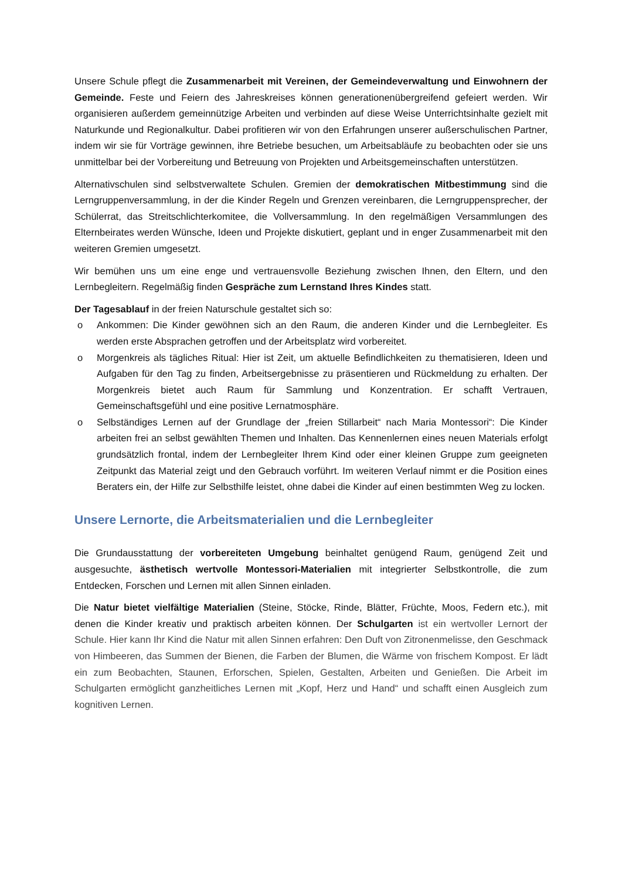Unsere Schule pflegt die Zusammenarbeit mit Vereinen, der Gemeindeverwaltung und Einwohnern der Gemeinde. Feste und Feiern des Jahreskreises können generationenübergreifend gefeiert werden. Wir organisieren außerdem gemeinnützige Arbeiten und verbinden auf diese Weise Unterrichtsinhalte gezielt mit Naturkunde und Regionalkultur. Dabei profitieren wir von den Erfahrungen unserer außerschulischen Partner, indem wir sie für Vorträge gewinnen, ihre Betriebe besuchen, um Arbeitsabläufe zu beobachten oder sie uns unmittelbar bei der Vorbereitung und Betreuung von Projekten und Arbeitsgemeinschaften unterstützen.
Alternativschulen sind selbstverwaltete Schulen. Gremien der demokratischen Mitbestimmung sind die Lerngruppenversammlung, in der die Kinder Regeln und Grenzen vereinbaren, die Lerngruppensprecher, der Schülerrat, das Streitschlichterkomitee, die Vollversammlung. In den regelmäßigen Versammlungen des Elternbeirates werden Wünsche, Ideen und Projekte diskutiert, geplant und in enger Zusammenarbeit mit den weiteren Gremien umgesetzt.
Wir bemühen uns um eine enge und vertrauensvolle Beziehung zwischen Ihnen, den Eltern, und den Lernbegleitern. Regelmäßig finden Gespräche zum Lernstand Ihres Kindes statt.
Der Tagesablauf in der freien Naturschule gestaltet sich so:
o Ankommen: Die Kinder gewöhnen sich an den Raum, die anderen Kinder und die Lernbegleiter. Es werden erste Absprachen getroffen und der Arbeitsplatz wird vorbereitet.
o Morgenkreis als tägliches Ritual: Hier ist Zeit, um aktuelle Befindlichkeiten zu thematisieren, Ideen und Aufgaben für den Tag zu finden, Arbeitsergebnisse zu präsentieren und Rückmeldung zu erhalten. Der Morgenkreis bietet auch Raum für Sammlung und Konzentration. Er schafft Vertrauen, Gemeinschaftsgefühl und eine positive Lernatmosphäre.
o Selbständiges Lernen auf der Grundlage der „freien Stillarbeit“ nach Maria Montessori“: Die Kinder arbeiten frei an selbst gewählten Themen und Inhalten. Das Kennenlernen eines neuen Materials erfolgt grundsätzlich frontal, indem der Lernbegleiter Ihrem Kind oder einer kleinen Gruppe zum geeigneten Zeitpunkt das Material zeigt und den Gebrauch vorführt. Im weiteren Verlauf nimmt er die Position eines Beraters ein, der Hilfe zur Selbsthilfe leistet, ohne dabei die Kinder auf einen bestimmten Weg zu locken.
Unsere Lernorte, die Arbeitsmaterialien und die Lernbegleiter
Die Grundausstattung der vorbereiteten Umgebung beinhaltet genügend Raum, genügend Zeit und ausgesuchte, ästhetisch wertvolle Montessori-Materialien mit integrierter Selbstkontrolle, die zum Entdecken, Forschen und Lernen mit allen Sinnen einladen.
Die Natur bietet vielfältige Materialien (Steine, Stöcke, Rinde, Blätter, Früchte, Moos, Federn etc.), mit denen die Kinder kreativ und praktisch arbeiten können. Der Schulgarten ist ein wertvoller Lernort der Schule. Hier kann Ihr Kind die Natur mit allen Sinnen erfahren: Den Duft von Zitronenmelisse, den Geschmack von Himbeeren, das Summen der Bienen, die Farben der Blumen, die Wärme von frischem Kompost. Er lädt ein zum Beobachten, Staunen, Erforschen, Spielen, Gestalten, Arbeiten und Genießen. Die Arbeit im Schulgarten ermöglicht ganzheitliches Lernen mit „Kopf, Herz und Hand“ und schafft einen Ausgleich zum kognitiven Lernen.